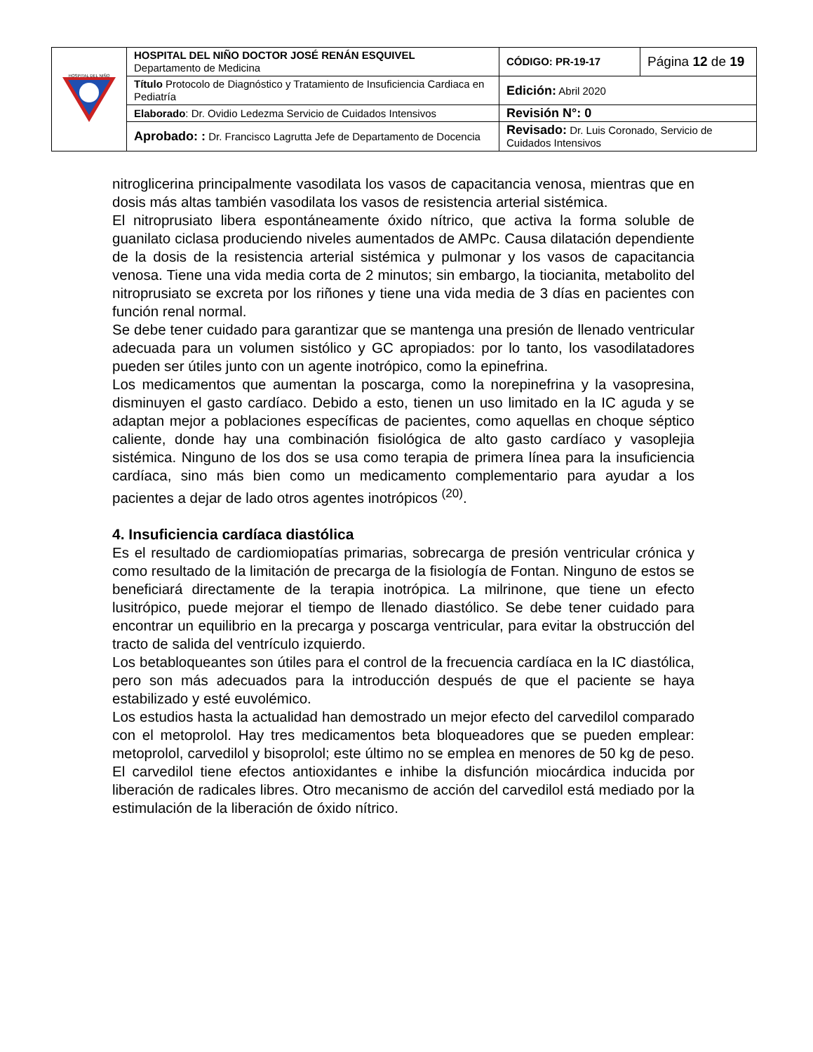| HOSPITAL DEL NIÑO | HOSPITAL DEL NIÑO DOCTOR JOSÉ RENÁN ESQUIVEL Departamento de Medicina | CÓDIGO: PR-19-17 | Página 12 de 19 |
| | Título Protocolo de Diagnóstico y Tratamiento de Insuficiencia Cardiaca en Pediatría | Edición: Abril 2020 | |
| | Elaborado : Dr. Ovidio Ledezma Servicio de Cuidados Intensivos | Revisión N°: 0 | |
| | Aprobado: : Dr. Francisco Lagrutta Jefe de Departamento de Docencia | Revisado: Dr. Luis Coronado, Servicio de Cuidados Intensivos | |
nitroglicerina principalmente vasodilata los vasos de capacitancia venosa, mientras que en dosis más altas también vasodilata los vasos de resistencia arterial sistémica.
El nitroprusiato libera espontáneamente óxido nítrico, que activa la forma soluble de guanilato ciclasa produciendo niveles aumentados de AMPc. Causa dilatación dependiente de la dosis de la resistencia arterial sistémica y pulmonar y los vasos de capacitancia venosa. Tiene una vida media corta de 2 minutos; sin embargo, la tiocianita, metabolito del nitroprusiato se excreta por los riñones y tiene una vida media de 3 días en pacientes con función renal normal.
Se debe tener cuidado para garantizar que se mantenga una presión de llenado ventricular adecuada para un volumen sistólico y GC apropiados: por lo tanto, los vasodilatadores pueden ser útiles junto con un agente inotrópico, como la epinefrina.
Los medicamentos que aumentan la poscarga, como la norepinefrina y la vasopresina, disminuyen el gasto cardíaco. Debido a esto, tienen un uso limitado en la IC aguda y se adaptan mejor a poblaciones específicas de pacientes, como aquellas en choque séptico caliente, donde hay una combinación fisiológica de alto gasto cardíaco y vasoplejia sistémica. Ninguno de los dos se usa como terapia de primera línea para la insuficiencia cardíaca, sino más bien como un medicamento complementario para ayudar a los pacientes a dejar de lado otros agentes inotrópicos <sup>(20)</sup>.
4. Insuficiencia cardíaca diastólica
Es el resultado de cardiomiopatías primarias, sobrecarga de presión ventricular crónica y como resultado de la limitación de precarga de la fisiología de Fontan. Ninguno de estos se beneficiará directamente de la terapia inotrópica. La milrinone, que tiene un efecto lusitrópico, puede mejorar el tiempo de llenado diastólico. Se debe tener cuidado para encontrar un equilibrio en la precarga y poscarga ventricular, para evitar la obstrucción del tracto de salida del ventrículo izquierdo.
Los betabloqueantes son útiles para el control de la frecuencia cardíaca en la IC diastólica, pero son más adecuados para la introducción después de que el paciente se haya estabilizado y esté euvolémico.
Los estudios hasta la actualidad han demostrado un mejor efecto del carvedilol comparado con el metoprolol. Hay tres medicamentos beta bloqueadores que se pueden emplear: metoprolol, carvedilol y bisoprolol; este último no se emplea en menores de 50 kg de peso. El carvedilol tiene efectos antioxidantes e inhibe la disfunción miocárdica inducida por liberación de radicales libres. Otro mecanismo de acción del carvedilol está mediado por la estimulación de la liberación de óxido nítrico.